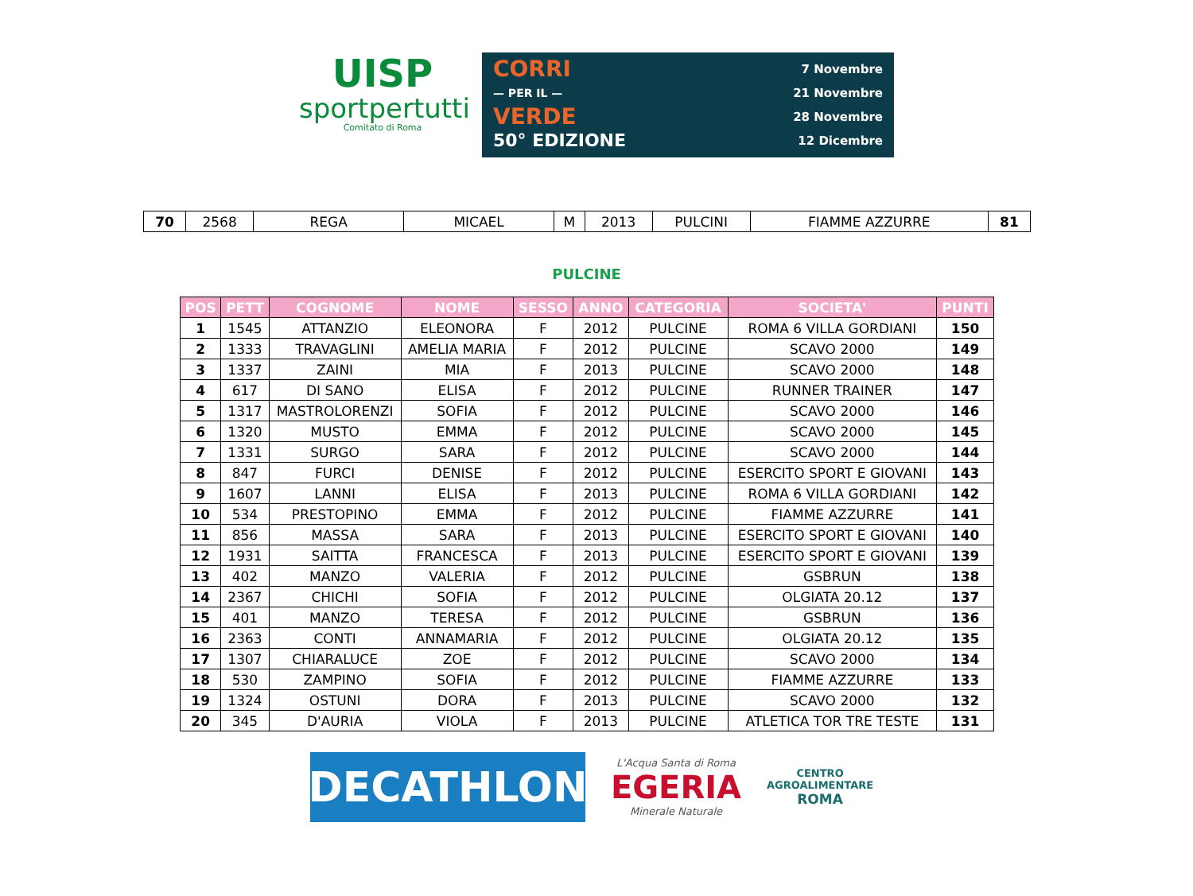UISP
sportpertutti
Comitato di Roma
CORRI
— PER IL —
VERDE
50° EDIZIONE
7 Novembre
21 Novembre
28 Novembre
12 Dicembre
| 70 | 2568 | REGA | MICAEL | M | 2013 | PULCINI | FIAMME AZZURRE | 81 |
PULCINE
| POS | PETT | COGNOME | NOME | SESSO | ANNO | CATEGORIA | SOCIETA' | PUNTI |
| --- | --- | --- | --- | --- | --- | --- | --- | --- |
| 1 | 1545 | ATTANZIO | ELEONORA | F | 2012 | PULCINE | ROMA 6 VILLA GORDIANI | 150 |
| 2 | 1333 | TRAVAGLINI | AMELIA MARIA | F | 2012 | PULCINE | SCAVO 2000 | 149 |
| 3 | 1337 | ZAINI | MIA | F | 2013 | PULCINE | SCAVO 2000 | 148 |
| 4 | 617 | DI SANO | ELISA | F | 2012 | PULCINE | RUNNER TRAINER | 147 |
| 5 | 1317 | MASTROLORENZI | SOFIA | F | 2012 | PULCINE | SCAVO 2000 | 146 |
| 6 | 1320 | MUSTO | EMMA | F | 2012 | PULCINE | SCAVO 2000 | 145 |
| 7 | 1331 | SURGO | SARA | F | 2012 | PULCINE | SCAVO 2000 | 144 |
| 8 | 847 | FURCI | DENISE | F | 2012 | PULCINE | ESERCITO SPORT E GIOVANI | 143 |
| 9 | 1607 | LANNI | ELISA | F | 2013 | PULCINE | ROMA 6 VILLA GORDIANI | 142 |
| 10 | 534 | PRESTOPINO | EMMA | F | 2012 | PULCINE | FIAMME AZZURRE | 141 |
| 11 | 856 | MASSA | SARA | F | 2013 | PULCINE | ESERCITO SPORT E GIOVANI | 140 |
| 12 | 1931 | SAITTA | FRANCESCA | F | 2013 | PULCINE | ESERCITO SPORT E GIOVANI | 139 |
| 13 | 402 | MANZO | VALERIA | F | 2012 | PULCINE | GSBRUN | 138 |
| 14 | 2367 | CHICHI | SOFIA | F | 2012 | PULCINE | OLGIATA 20.12 | 137 |
| 15 | 401 | MANZO | TERESA | F | 2012 | PULCINE | GSBRUN | 136 |
| 16 | 2363 | CONTI | ANNAMARIA | F | 2012 | PULCINE | OLGIATA 20.12 | 135 |
| 17 | 1307 | CHIARALUCE | ZOE | F | 2012 | PULCINE | SCAVO 2000 | 134 |
| 18 | 530 | ZAMPINO | SOFIA | F | 2012 | PULCINE | FIAMME AZZURRE | 133 |
| 19 | 1324 | OSTUNI | DORA | F | 2013 | PULCINE | SCAVO 2000 | 132 |
| 20 | 345 | D'AURIA | VIOLA | F | 2013 | PULCINE | ATLETICA TOR TRE TESTE | 131 |
DECATHLON
L'Acqua Santa di Roma
EGERIA
Minerale Naturale
CENTRO
AGROALIMENTARE
ROMA